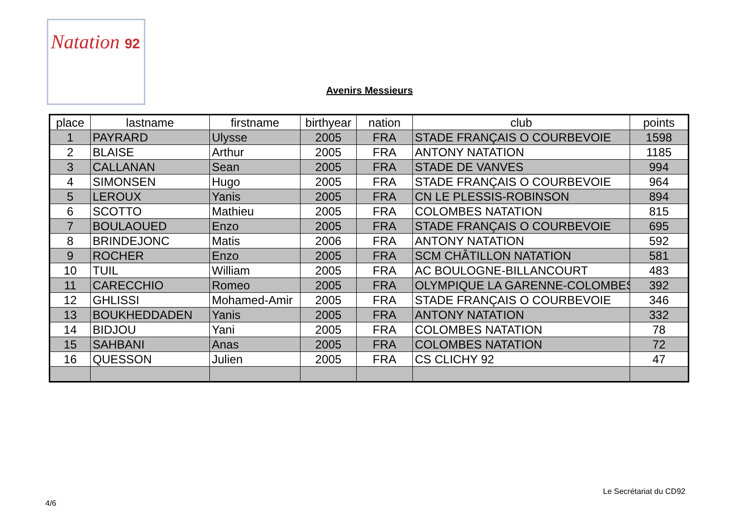Natation 92
Avenirs Messieurs
| place | lastname | firstname | birthyear | nation | club | points |
| --- | --- | --- | --- | --- | --- | --- |
| 1 | PAYRARD | Ulysse | 2005 | FRA | STADE FRANÇAIS O COURBEVOIE | 1598 |
| 2 | BLAISE | Arthur | 2005 | FRA | ANTONY NATATION | 1185 |
| 3 | CALLANAN | Sean | 2005 | FRA | STADE DE VANVES | 994 |
| 4 | SIMONSEN | Hugo | 2005 | FRA | STADE FRANÇAIS O COURBEVOIE | 964 |
| 5 | LEROUX | Yanis | 2005 | FRA | CN LE PLESSIS-ROBINSON | 894 |
| 6 | SCOTTO | Mathieu | 2005 | FRA | COLOMBES NATATION | 815 |
| 7 | BOULAOUED | Enzo | 2005 | FRA | STADE FRANÇAIS O COURBEVOIE | 695 |
| 8 | BRINDEJONC | Matis | 2006 | FRA | ANTONY NATATION | 592 |
| 9 | ROCHER | Enzo | 2005 | FRA | SCM CHÂTILLON NATATION | 581 |
| 10 | TUIL | William | 2005 | FRA | AC BOULOGNE-BILLANCOURT | 483 |
| 11 | CARECCHIO | Romeo | 2005 | FRA | OLYMPIQUE LA GARENNE-COLOMBES | 392 |
| 12 | GHLISSI | Mohamed-Amir | 2005 | FRA | STADE FRANÇAIS O COURBEVOIE | 346 |
| 13 | BOUKHEDDADEN | Yanis | 2005 | FRA | ANTONY NATATION | 332 |
| 14 | BIDJOU | Yani | 2005 | FRA | COLOMBES NATATION | 78 |
| 15 | SAHBANI | Anas | 2005 | FRA | COLOMBES NATATION | 72 |
| 16 | QUESSON | Julien | 2005 | FRA | CS CLICHY 92 | 47 |
Le Secrétariat du CD92
4/6